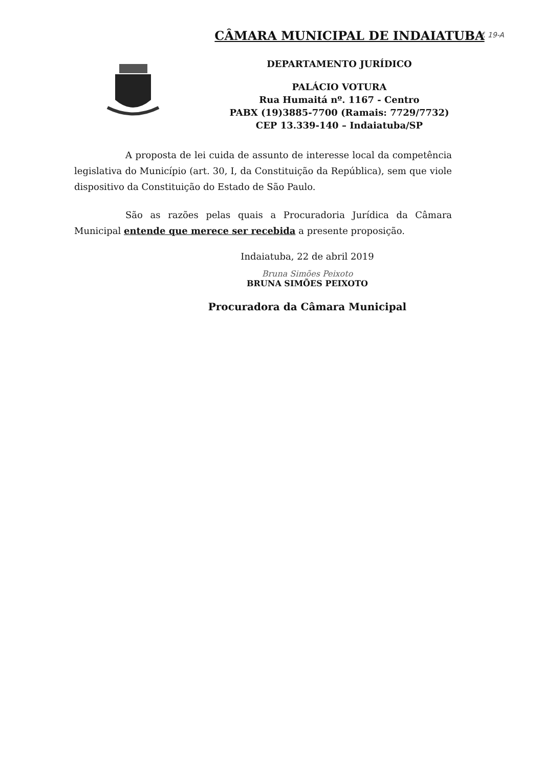f. 19-A
CÂMARA MUNICIPAL DE INDAIATUBA
DEPARTAMENTO JURÍDICO
PALÁCIO VOTURA
Rua Humaitá nº. 1167 - Centro
PABX (19)3885-7700 (Ramais: 7729/7732)
CEP 13.339-140 – Indaiatuba/SP
A proposta de lei cuida de assunto de interesse local da competência legislativa do Município (art. 30, I, da Constituição da República), sem que viole dispositivo da Constituição do Estado de São Paulo.
São as razões pelas quais a Procuradoria Jurídica da Câmara Municipal entende que merece ser recebida a presente proposição.
Indaiatuba, 22 de abril 2019
Bruna Simões Peixoto
BRUNA SIMÕES PEIXOTO
Procuradora da Câmara Municipal